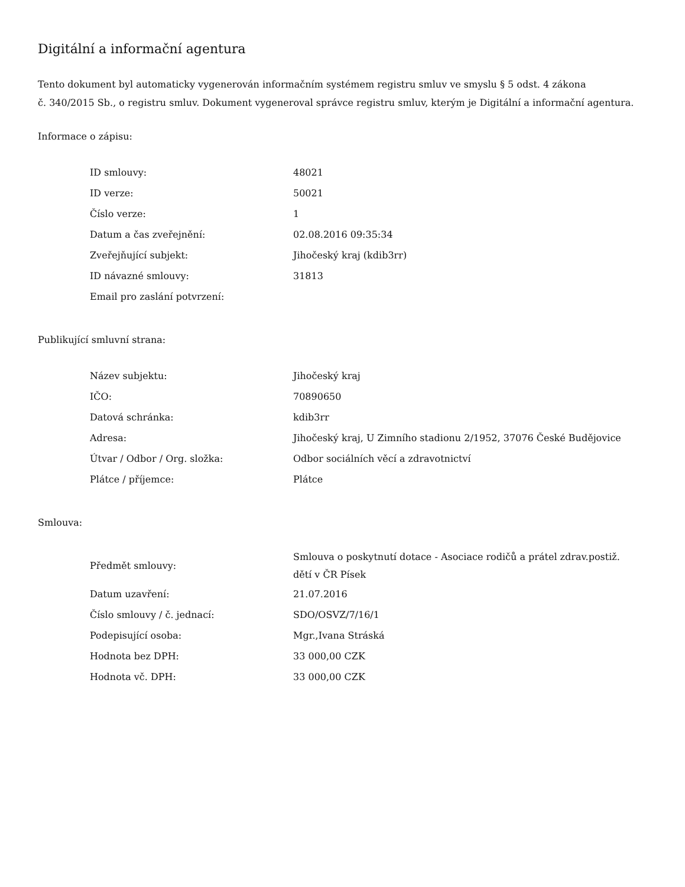Digitální a informační agentura
Tento dokument byl automaticky vygenerován informačním systémem registru smluv ve smyslu § 5 odst. 4 zákona
č. 340/2015 Sb., o registru smluv. Dokument vygeneroval správce registru smluv, kterým je Digitální a informační agentura.
Informace o zápisu:
| ID smlouvy: | 48021 |
| ID verze: | 50021 |
| Číslo verze: | 1 |
| Datum a čas zveřejnění: | 02.08.2016 09:35:34 |
| Zveřejňující subjekt: | Jihočeský kraj (kdib3rr) |
| ID návazné smlouvy: | 31813 |
| Email pro zaslání potvrzení: | |
Publikující smluvní strana:
| Název subjektu: | Jihočeský kraj |
| IČO: | 70890650 |
| Datová schránka: | kdib3rr |
| Adresa: | Jihočeský kraj, U Zimního stadionu 2/1952, 37076 České Budějovice |
| Útvar / Odbor / Org. složka: | Odbor sociálních věcí a zdravotnictví |
| Plátce / příjemce: | Plátce |
Smlouva:
| Předmět smlouvy: | Smlouva o poskytnutí dotace - Asociace rodičů a prátel zdrav.postiž. dětí v ČR Písek |
| Datum uzavření: | 21.07.2016 |
| Číslo smlouvy / č. jednací: | SDO/OSVZ/7/16/1 |
| Podepisující osoba: | Mgr.,Ivana Stráská |
| Hodnota bez DPH: | 33 000,00 CZK |
| Hodnota vč. DPH: | 33 000,00 CZK |